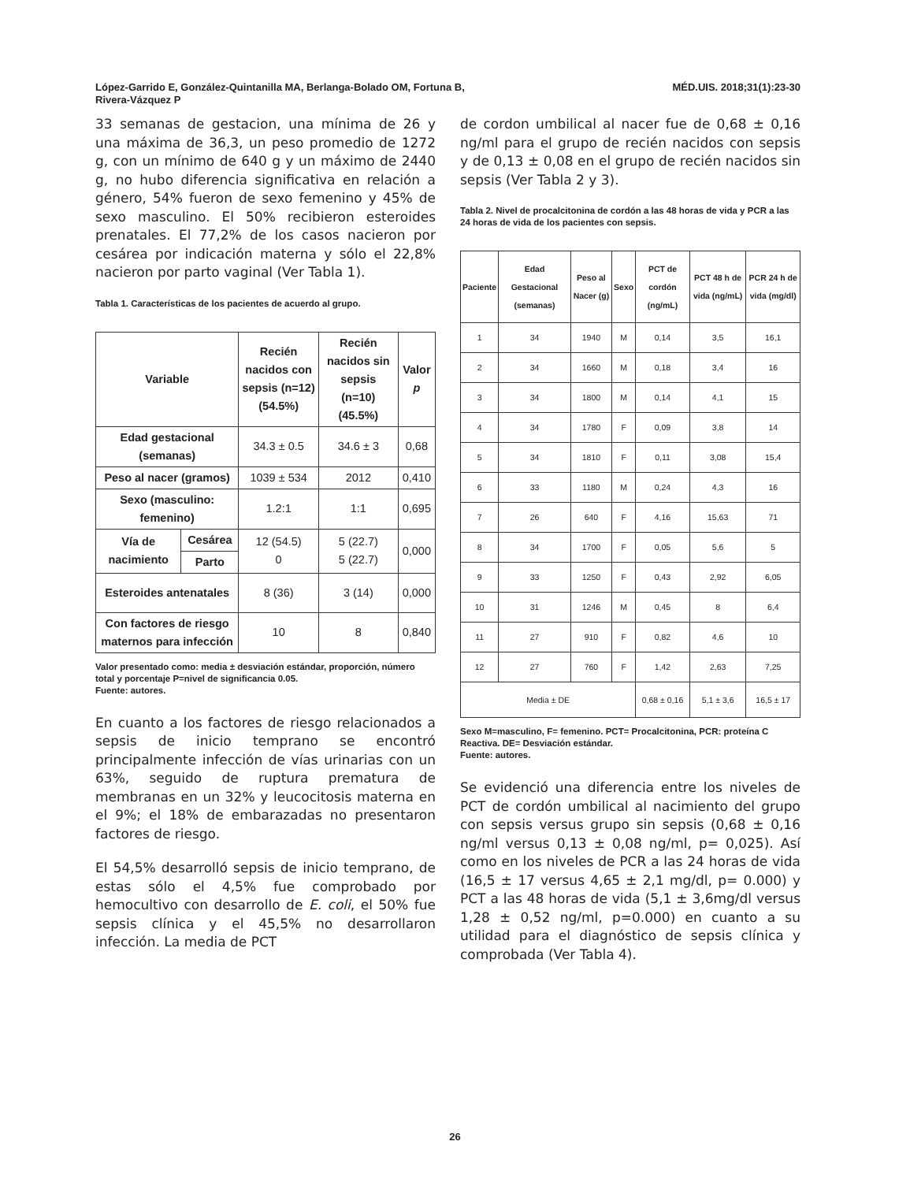López-Garrido E, González-Quintanilla MA, Berlanga-Bolado OM, Fortuna B,
Rivera-Vázquez P MÉD.UIS. 2018;31(1):23-30
33 semanas de gestacion, una mínima de 26 y una máxima de 36,3, un peso promedio de 1272 g, con un mínimo de 640 g y un máximo de 2440 g, no hubo diferencia significativa en relación a género, 54% fueron de sexo femenino y 45% de sexo masculino. El 50% recibieron esteroides prenatales. El 77,2% de los casos nacieron por cesárea por indicación materna y sólo el 22,8% nacieron por parto vaginal (Ver Tabla 1).
Tabla 1. Características de los pacientes de acuerdo al grupo.
| Variable | | Recién nacidos con sepsis (n=12) (54.5%) | Recién nacidos sin sepsis (n=10) (45.5%) | Valor p |
| --- | --- | --- | --- | --- |
| Edad gestacional (semanas) | | 34.3 ± 0.5 | 34.6 ± 3 | 0,68 |
| Peso al nacer (gramos) | | 1039 ± 534 | 2012 | 0,410 |
| Sexo (masculino: femenino) | | 1.2:1 | 1:1 | 0,695 |
| Vía de nacimiento | Cesárea | 12 (54.5) 0 | 5 (22.7) 5 (22.7) | 0,000 |
| | Parto | | | |
| Esteroides antenatales | | 8 (36) | 3 (14) | 0,000 |
| Con factores de riesgo maternos para infección | | 10 | 8 | 0,840 |
Valor presentado como: media ± desviación estándar, proporción, número total y porcentaje P=nivel de significancia 0.05.
Fuente: autores.
En cuanto a los factores de riesgo relacionados a sepsis de inicio temprano se encontró principalmente infección de vías urinarias con un 63%, seguido de ruptura prematura de membranas en un 32% y leucocitosis materna en el 9%; el 18% de embarazadas no presentaron factores de riesgo.
El 54,5% desarrolló sepsis de inicio temprano, de estas sólo el 4,5% fue comprobado por hemocultivo con desarrollo de E. coli, el 50% fue sepsis clínica y el 45,5% no desarrollaron infección. La media de PCT
de cordon umbilical al nacer fue de 0,68 ± 0,16 ng/ml para el grupo de recién nacidos con sepsis y de 0,13 ± 0,08 en el grupo de recién nacidos sin sepsis (Ver Tabla 2 y 3).
Tabla 2. Nivel de procalcitonina de cordón a las 48 horas de vida y PCR a las 24 horas de vida de los pacientes con sepsis.
| Paciente | Edad Gestacional (semanas) | Peso al Nacer (g) | Sexo | PCT de cordón (ng/mL) | PCT 48 h de vida (ng/mL) | PCR 24 h de vida (mg/dl) |
| --- | --- | --- | --- | --- | --- | --- |
| 1 | 34 | 1940 | M | 0,14 | 3,5 | 16,1 |
| 2 | 34 | 1660 | M | 0,18 | 3,4 | 16 |
| 3 | 34 | 1800 | M | 0,14 | 4,1 | 15 |
| 4 | 34 | 1780 | F | 0,09 | 3,8 | 14 |
| 5 | 34 | 1810 | F | 0,11 | 3,08 | 15,4 |
| 6 | 33 | 1180 | M | 0,24 | 4,3 | 16 |
| 7 | 26 | 640 | F | 4,16 | 15,63 | 71 |
| 8 | 34 | 1700 | F | 0,05 | 5,6 | 5 |
| 9 | 33 | 1250 | F | 0,43 | 2,92 | 6,05 |
| 10 | 31 | 1246 | M | 0,45 | 8 | 6,4 |
| 11 | 27 | 910 | F | 0,82 | 4,6 | 10 |
| 12 | 27 | 760 | F | 1,42 | 2,63 | 7,25 |
| Media ± DE | | | | 0,68 ± 0,16 | 5,1 ± 3,6 | 16,5 ± 17 |
Sexo M=masculino, F= femenino. PCT= Procalcitonina, PCR: proteína C Reactiva. DE= Desviación estándar.
Fuente: autores.
Se evidenció una diferencia entre los niveles de PCT de cordón umbilical al nacimiento del grupo con sepsis versus grupo sin sepsis (0,68 ± 0,16 ng/ml versus 0,13 ± 0,08 ng/ml, p= 0,025). Así como en los niveles de PCR a las 24 horas de vida (16,5 ± 17 versus 4,65 ± 2,1 mg/dl, p= 0.000) y PCT a las 48 horas de vida (5,1 ± 3,6mg/dl versus 1,28 ± 0,52 ng/ml, p=0.000) en cuanto a su utilidad para el diagnóstico de sepsis clínica y comprobada (Ver Tabla 4).
26